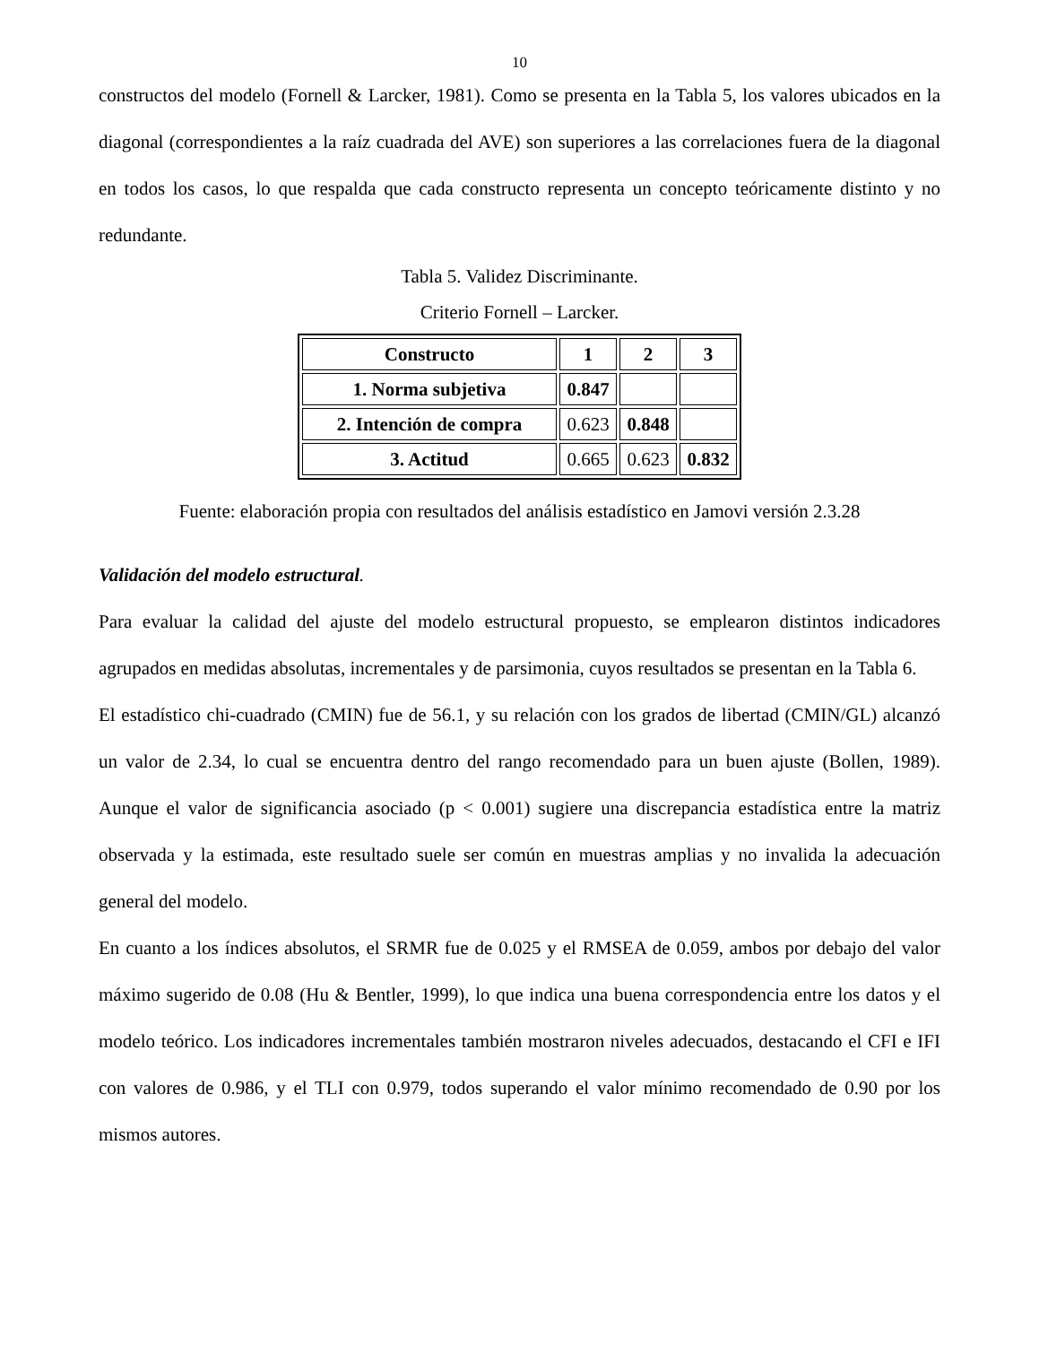10
constructos del modelo (Fornell & Larcker, 1981). Como se presenta en la Tabla 5, los valores ubicados en la diagonal (correspondientes a la raíz cuadrada del AVE) son superiores a las correlaciones fuera de la diagonal en todos los casos, lo que respalda que cada constructo representa un concepto teóricamente distinto y no redundante.
Tabla 5. Validez Discriminante.
Criterio Fornell – Larcker.
| Constructo | 1 | 2 | 3 |
| --- | --- | --- | --- |
| 1. Norma subjetiva | 0.847 | | |
| 2. Intención de compra | 0.623 | 0.848 | |
| 3. Actitud | 0.665 | 0.623 | 0.832 |
Fuente: elaboración propia con resultados del análisis estadístico en Jamovi versión 2.3.28
Validación del modelo estructural.
Para evaluar la calidad del ajuste del modelo estructural propuesto, se emplearon distintos indicadores agrupados en medidas absolutas, incrementales y de parsimonia, cuyos resultados se presentan en la Tabla 6.
El estadístico chi-cuadrado (CMIN) fue de 56.1, y su relación con los grados de libertad (CMIN/GL) alcanzó un valor de 2.34, lo cual se encuentra dentro del rango recomendado para un buen ajuste (Bollen, 1989). Aunque el valor de significancia asociado (p < 0.001) sugiere una discrepancia estadística entre la matriz observada y la estimada, este resultado suele ser común en muestras amplias y no invalida la adecuación general del modelo.
En cuanto a los índices absolutos, el SRMR fue de 0.025 y el RMSEA de 0.059, ambos por debajo del valor máximo sugerido de 0.08 (Hu & Bentler, 1999), lo que indica una buena correspondencia entre los datos y el modelo teórico. Los indicadores incrementales también mostraron niveles adecuados, destacando el CFI e IFI con valores de 0.986, y el TLI con 0.979, todos superando el valor mínimo recomendado de 0.90 por los mismos autores.